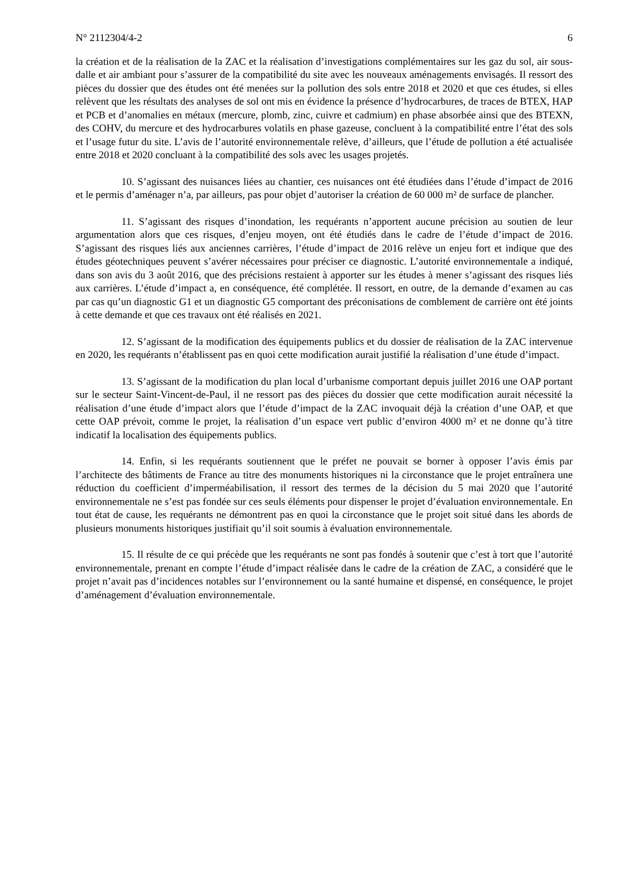N° 2112304/4-2 6
la création et de la réalisation de la ZAC et la réalisation d’investigations complémentaires sur les gaz du sol, air sous-dalle et air ambiant pour s’assurer de la compatibilité du site avec les nouveaux aménagements envisagés. Il ressort des pièces du dossier que des études ont été menées sur la pollution des sols entre 2018 et 2020 et que ces études, si elles relèvent que les résultats des analyses de sol ont mis en évidence la présence d’hydrocarbures, de traces de BTEX, HAP et PCB et d’anomalies en métaux (mercure, plomb, zinc, cuivre et cadmium) en phase absorbée ainsi que des BTEXN, des COHV, du mercure et des hydrocarbures volatils en phase gazeuse, concluent à la compatibilité entre l’état des sols et l’usage futur du site. L’avis de l’autorité environnementale relève, d’ailleurs, que l’étude de pollution a été actualisée entre 2018 et 2020 concluant à la compatibilité des sols avec les usages projetés.
10. S’agissant des nuisances liées au chantier, ces nuisances ont été étudiées dans l’étude d’impact de 2016 et le permis d’aménager n’a, par ailleurs, pas pour objet d’autoriser la création de 60 000 m² de surface de plancher.
11. S’agissant des risques d’inondation, les requérants n’apportent aucune précision au soutien de leur argumentation alors que ces risques, d’enjeu moyen, ont été étudiés dans le cadre de l’étude d’impact de 2016. S’agissant des risques liés aux anciennes carrières, l’étude d’impact de 2016 relève un enjeu fort et indique que des études géotechniques peuvent s’avérer nécessaires pour préciser ce diagnostic. L’autorité environnementale a indiqué, dans son avis du 3 août 2016, que des précisions restaient à apporter sur les études à mener s’agissant des risques liés aux carrières. L’étude d’impact a, en conséquence, été complétée. Il ressort, en outre, de la demande d’examen au cas par cas qu’un diagnostic G1 et un diagnostic G5 comportant des préconisations de comblement de carrière ont été joints à cette demande et que ces travaux ont été réalisés en 2021.
12. S’agissant de la modification des équipements publics et du dossier de réalisation de la ZAC intervenue en 2020, les requérants n’établissent pas en quoi cette modification aurait justifié la réalisation d’une étude d’impact.
13. S’agissant de la modification du plan local d’urbanisme comportant depuis juillet 2016 une OAP portant sur le secteur Saint-Vincent-de-Paul, il ne ressort pas des pièces du dossier que cette modification aurait nécessité la réalisation d’une étude d’impact alors que l’étude d’impact de la ZAC invoquait déjà la création d’une OAP, et que cette OAP prévoit, comme le projet, la réalisation d’un espace vert public d’environ 4000 m² et ne donne qu’à titre indicatif la localisation des équipements publics.
14. Enfin, si les requérants soutiennent que le préfet ne pouvait se borner à opposer l’avis émis par l’architecte des bâtiments de France au titre des monuments historiques ni la circonstance que le projet entraînera une réduction du coefficient d’imperméabilisation, il ressort des termes de la décision du 5 mai 2020 que l’autorité environnementale ne s’est pas fondée sur ces seuls éléments pour dispenser le projet d’évaluation environnementale. En tout état de cause, les requérants ne démontrent pas en quoi la circonstance que le projet soit situé dans les abords de plusieurs monuments historiques justifiait qu’il soit soumis à évaluation environnementale.
15. Il résulte de ce qui précède que les requérants ne sont pas fondés à soutenir que c’est à tort que l’autorité environnementale, prenant en compte l’étude d’impact réalisée dans le cadre de la création de ZAC, a considéré que le projet n’avait pas d’incidences notables sur l’environnement ou la santé humaine et dispensé, en conséquence, le projet d’aménagement d’évaluation environnementale.